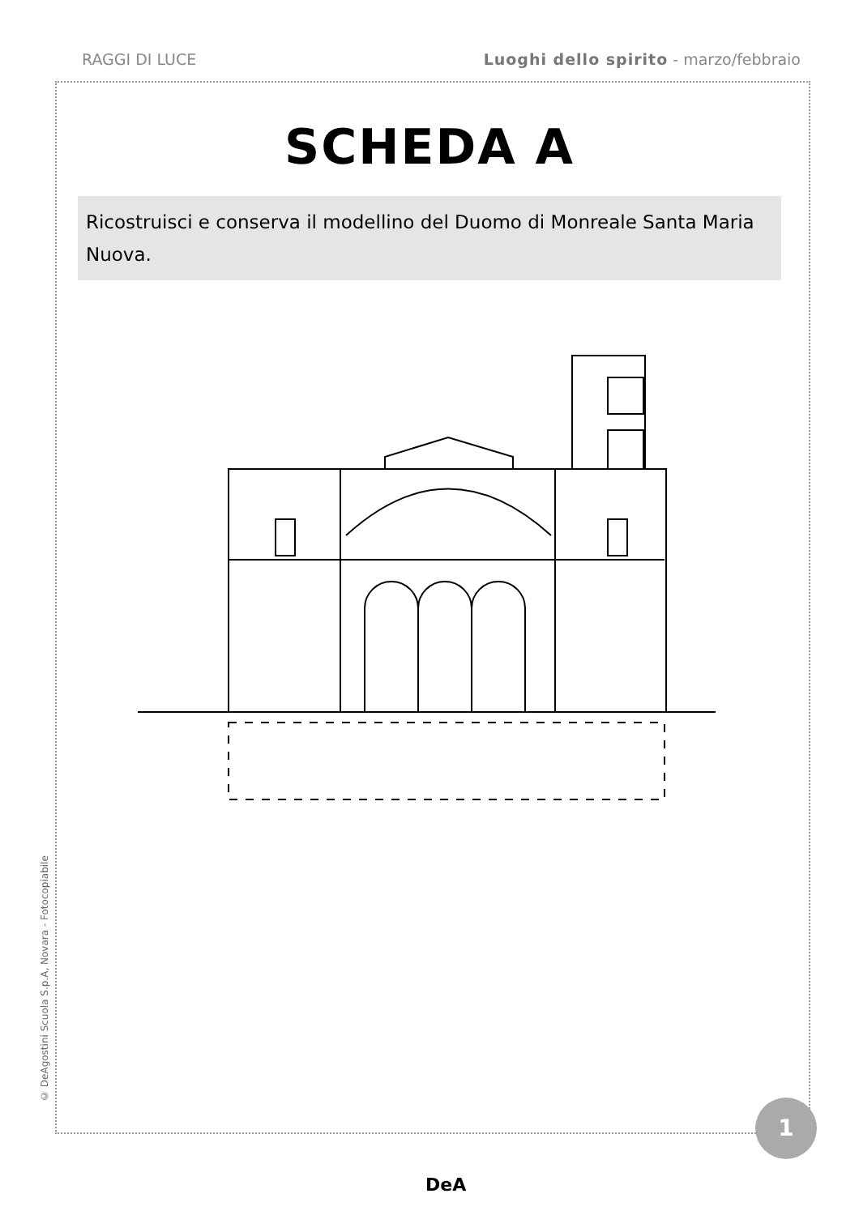RAGGI DI LUCE Luoghi dello spirito - marzo/febbraio
SCHEDA A
Ricostruisci e conserva il modellino del Duomo di Monreale Santa Maria Nuova.
© DeAgostini Scuola S.p.A, Novara - Fotocopiabile
1
DeA